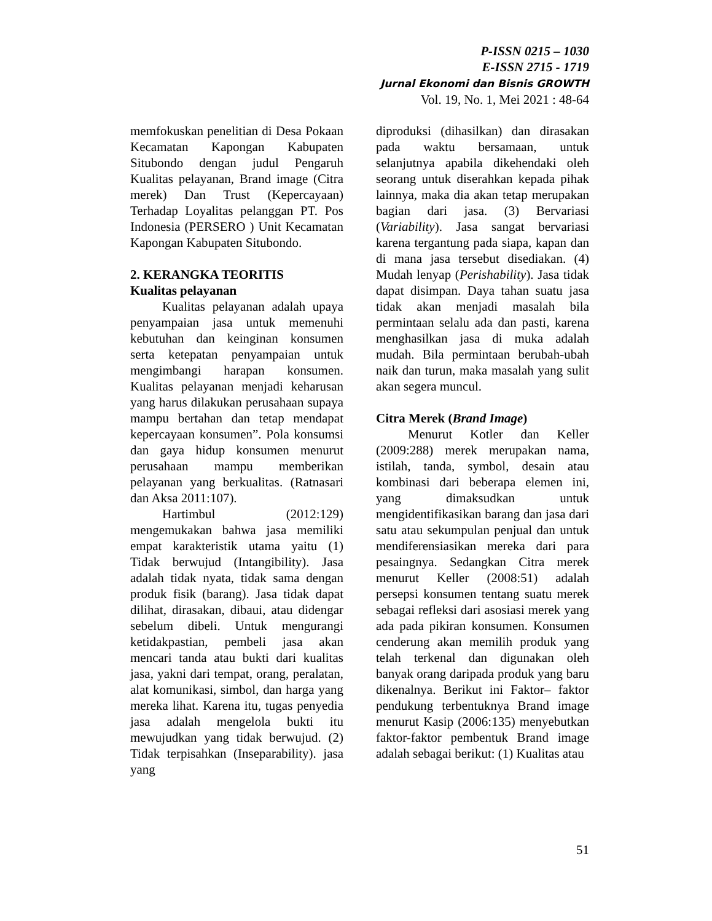P-ISSN 0215 – 1030
E-ISSN 2715 - 1719
Jurnal Ekonomi dan Bisnis GROWTH
Vol. 19, No. 1, Mei 2021 : 48-64
memfokuskan penelitian di Desa Pokaan Kecamatan Kapongan Kabupaten Situbondo dengan judul Pengaruh Kualitas pelayanan, Brand image (Citra merek) Dan Trust (Kepercayaan) Terhadap Loyalitas pelanggan PT. Pos Indonesia (PERSERO ) Unit Kecamatan Kapongan Kabupaten Situbondo.
2. KERANGKA TEORITIS
Kualitas pelayanan
Kualitas pelayanan adalah upaya penyampaian jasa untuk memenuhi kebutuhan dan keinginan konsumen serta ketepatan penyampaian untuk mengimbangi harapan konsumen. Kualitas pelayanan menjadi keharusan yang harus dilakukan perusahaan supaya mampu bertahan dan tetap mendapat kepercayaan konsumen”. Pola konsumsi dan gaya hidup konsumen menurut perusahaan mampu memberikan pelayanan yang berkualitas. (Ratnasari dan Aksa 2011:107).
Hartimbul (2012:129) mengemukakan bahwa jasa memiliki empat karakteristik utama yaitu (1) Tidak berwujud (Intangibility). Jasa adalah tidak nyata, tidak sama dengan produk fisik (barang). Jasa tidak dapat dilihat, dirasakan, dibaui, atau didengar sebelum dibeli. Untuk mengurangi ketidakpastian, pembeli jasa akan mencari tanda atau bukti dari kualitas jasa, yakni dari tempat, orang, peralatan, alat komunikasi, simbol, dan harga yang mereka lihat. Karena itu, tugas penyedia jasa adalah mengelola bukti itu mewujudkan yang tidak berwujud. (2) Tidak terpisahkan (Inseparability). jasa yang
diproduksi (dihasilkan) dan dirasakan pada waktu bersamaan, untuk selanjutnya apabila dikehendaki oleh seorang untuk diserahkan kepada pihak lainnya, maka dia akan tetap merupakan bagian dari jasa. (3) Bervariasi (Variability). Jasa sangat bervariasi karena tergantung pada siapa, kapan dan di mana jasa tersebut disediakan. (4) Mudah lenyap (Perishability). Jasa tidak dapat disimpan. Daya tahan suatu jasa tidak akan menjadi masalah bila permintaan selalu ada dan pasti, karena menghasilkan jasa di muka adalah mudah. Bila permintaan berubah-ubah naik dan turun, maka masalah yang sulit akan segera muncul.
Citra Merek (Brand Image)
Menurut Kotler dan Keller (2009:288) merek merupakan nama, istilah, tanda, symbol, desain atau kombinasi dari beberapa elemen ini, yang dimaksudkan untuk mengidentifikasikan barang dan jasa dari satu atau sekumpulan penjual dan untuk mendiferensiasikan mereka dari para pesaingnya. Sedangkan Citra merek menurut Keller (2008:51) adalah persepsi konsumen tentang suatu merek sebagai refleksi dari asosiasi merek yang ada pada pikiran konsumen. Konsumen cenderung akan memilih produk yang telah terkenal dan digunakan oleh banyak orang daripada produk yang baru dikenalnya. Berikut ini Faktor– faktor pendukung terbentuknya Brand image menurut Kasip (2006:135) menyebutkan faktor-faktor pembentuk Brand image adalah sebagai berikut: (1) Kualitas atau
51